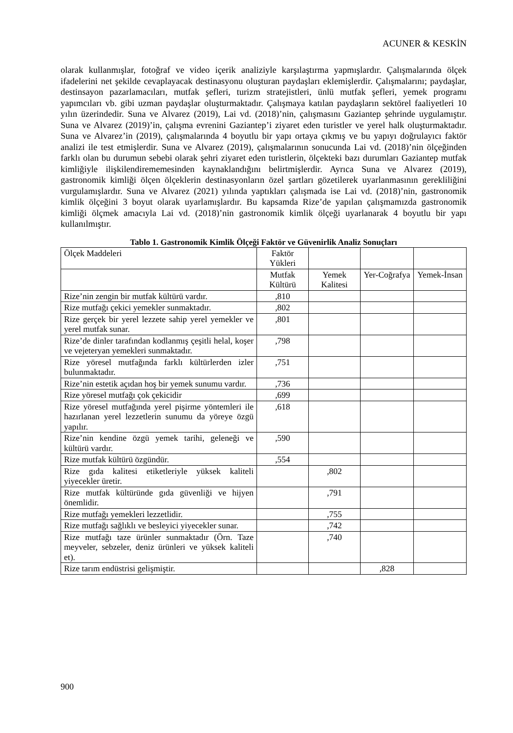ACUNER & KESKİN
olarak kullanmışlar, fotoğraf ve video içerik analiziyle karşılaştırma yapmışlardır. Çalışmalarında ölçek ifadelerini net şekilde cevaplayacak destinasyonu oluşturan paydaşları eklemişlerdir. Çalışmalarını; paydaşlar, destinsayon pazarlamacıları, mutfak şefleri, turizm stratejistleri, ünlü mutfak şefleri, yemek programı yapımcıları vb. gibi uzman paydaşlar oluşturmaktadır. Çalışmaya katılan paydaşların sektörel faaliyetleri 10 yılın üzerindedir. Suna ve Alvarez (2019), Lai vd. (2018)’nin, çalışmasını Gaziantep şehrinde uygulamıştır. Suna ve Alvarez (2019)’in, çalışma evrenini Gaziantep’i ziyaret eden turistler ve yerel halk oluşturmaktadır. Suna ve Alvarez’in (2019), çalışmalarında 4 boyutlu bir yapı ortaya çıkmış ve bu yapıyı doğrulayıcı faktör analizi ile test etmişlerdir. Suna ve Alvarez (2019), çalışmalarının sonucunda Lai vd. (2018)’nin ölçeğinden farklı olan bu durumun sebebi olarak şehri ziyaret eden turistlerin, ölçekteki bazı durumları Gaziantep mutfak kimliğiyle ilişkilendirememesinden kaynaklandığını belirtmişlerdir. Ayrıca Suna ve Alvarez (2019), gastronomik kimliği ölçen ölçeklerin destinasyonların özel şartları gözetilerek uyarlanmasının gerekliliğini vurgulamışlardır. Suna ve Alvarez (2021) yılında yaptıkları çalışmada ise Lai vd. (2018)’nin, gastronomik kimlik ölçeğini 3 boyut olarak uyarlamışlardır. Bu kapsamda Rize’de yapılan çalışmamızda gastronomik kimliği ölçmek amacıyla Lai vd. (2018)’nin gastronomik kimlik ölçeği uyarlanarak 4 boyutlu bir yapı kullanılmıştır.
Tablo 1. Gastronomik Kimlik Ölçeği Faktör ve Güvenirlik Analiz Sonuçları
| Ölçek Maddeleri | Faktör Yükleri | | | |
| | Mutfak Kültürü | Yemek Kalitesi | Yer-Coğrafya | Yemek-İnsan |
| Rize’nin zengin bir mutfak kültürü vardır. | ,810 | | | |
| Rize mutfağı çekici yemekler sunmaktadır. | ,802 | | | |
| Rize gerçek bir yerel lezzete sahip yerel yemekler ve yerel mutfak sunar. | ,801 | | | |
| Rize’de dinler tarafından kodlanmış çeşitli helal, koşer ve vejeteryan yemekleri sunmaktadır. | ,798 | | | |
| Rize yöresel mutfağında farklı kültürlerden izler bulunmaktadır. | ,751 | | | |
| Rize’nin estetik açıdan hoş bir yemek sunumu vardır. | ,736 | | | |
| Rize yöresel mutfağı çok çekicidir | ,699 | | | |
| Rize yöresel mutfağında yerel pişirme yöntemleri ile hazırlanan yerel lezzetlerin sunumu da yöreye özgü yapılır. | ,618 | | | |
| Rize’nin kendine özgü yemek tarihi, geleneği ve kültürü vardır. | ,590 | | | |
| Rize mutfak kültürü özgündür. | ,554 | | | |
| Rize gıda kalitesi etiketleriyle yüksek kaliteli yiyecekler üretir. | | ,802 | | |
| Rize mutfak kültüründe gıda güvenliği ve hijyen önemlidir. | | ,791 | | |
| Rize mutfağı yemekleri lezzetlidir. | | ,755 | | |
| Rize mutfağı sağlıklı ve besleyici yiyecekler sunar. | | ,742 | | |
| Rize mutfağı taze ürünler sunmaktadır (Örn. Taze meyveler, sebzeler, deniz ürünleri ve yüksek kaliteli et). | | ,740 | | |
| Rize tarım endüstrisi gelişmiştir. | | | ,828 | |
900